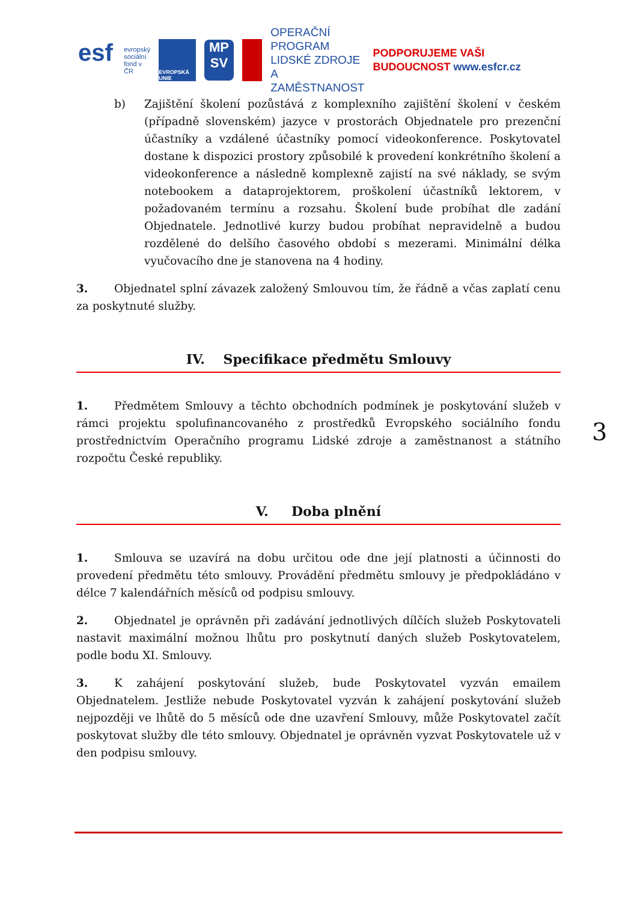esf
evropský sociální fond v ČR
EVROPSKÁ UNIE
MP SV
OPERAČNÍ PROGRAM LIDSKÉ ZDROJE A ZAMĚSTNANOST
PODPORUJEME VAŠI BUDOUCNOST www.esfcr.cz
b) Zajištění školení pozůstává z komplexního zajištění školení v českém (případně slovenském) jazyce v prostorách Objednatele pro prezenční účastníky a vzdálené účastníky pomocí videokonference. Poskytovatel dostane k dispozici prostory způsobilé k provedení konkrétního školení a videokonference a následně komplexně zajistí na své náklady, se svým notebookem a dataprojektorem, proškolení účastníků lektorem, v požadovaném termínu a rozsahu. Školení bude probíhat dle zadání Objednatele. Jednotlivé kurzy budou probíhat nepravidelně a budou rozdělené do delšího časového období s mezerami. Minimální délka vyučovacího dne je stanovena na 4 hodiny.
3. Objednatel splní závazek založený Smlouvou tím, že řádně a včas zaplatí cenu za poskytnuté služby.
IV. Specifikace předmětu Smlouvy
1. Předmětem Smlouvy a těchto obchodních podmínek je poskytování služeb v rámci projektu spolufinancovaného z prostředků Evropského sociálního fondu prostřednictvím Operačního programu Lidské zdroje a zaměstnanost a státního rozpočtu České republiky.
V. Doba plnění
1. Smlouva se uzavírá na dobu určitou ode dne její platnosti a účinnosti do provedení předmětu této smlouvy. Provádění předmětu smlouvy je předpokládáno v délce 7 kalendářních měsíců od podpisu smlouvy.
2. Objednatel je oprávněn při zadávání jednotlivých dílčích služeb Poskytovateli nastavit maximální možnou lhůtu pro poskytnutí daných služeb Poskytovatelem, podle bodu XI. Smlouvy.
3. K zahájení poskytování služeb, bude Poskytovatel vyzván emailem Objednatelem. Jestliže nebude Poskytovatel vyzván k zahájení poskytování služeb nejpozději ve lhůtě do 5 měsíců ode dne uzavření Smlouvy, může Poskytovatel začít poskytovat služby dle této smlouvy. Objednatel je oprávněn vyzvat Poskytovatele už v den podpisu smlouvy.
3